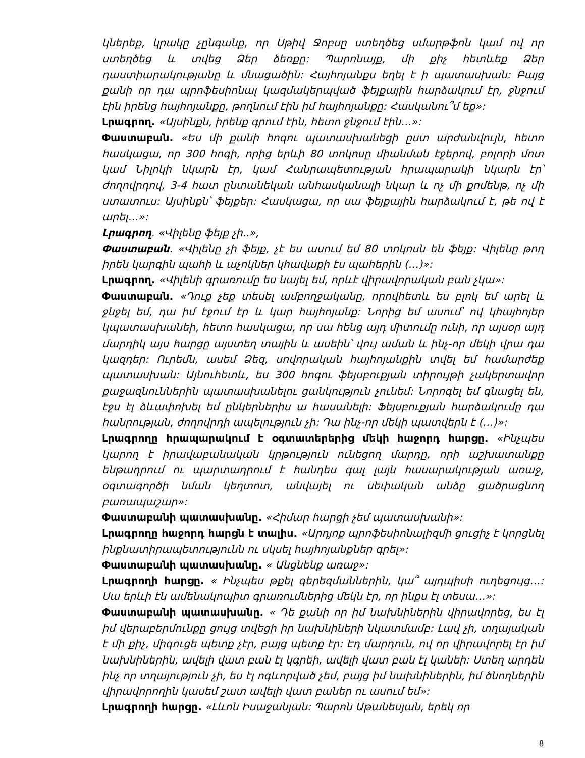կներեք, կրակը չընգանք, որ Սթիվ Ջոբսը ստեղծեց սմարթֆոն կամ ով որ ստեղծեց և տվեց Ձեր ձեռքը: Պարոնայք, մի քիչ հետևեք Ձեր դաստիարակությանը և մնացածին: Հայհոյանքս եղել է ի պատասխան: Բայց քանի որ դա պրոֆեսիոնալ կազմակերպված ֆեյքային հարձակում էր, ջնջում էին իրենց հայհոյանքը, թողնում էին իմ հայհոյանքը: Հասկանու՞մ եք»:
Լրագրող. «Այսինքն, իրենք գրում էին, հետո ջնջում էին…»:
Փաստաբան. «Ես մի քանի հոգու պատասխանեցի ըստ արժանվույն, հետո հասկացա, որ 300 հոգի, որից երևի 80 տոկոսը միանման էջերով, բոլորի մոտ կամ Նիլոկի նկարն էր, կամ Հանրապետության հրապարակի նկարն էր՝ ժողովրդով, 3-4 հատ ընտանեկան անհասկանալի նկար և ոչ մի քոմենթ, ոչ մի ստատուս: Այսինքն՝ ֆեյքեր: Հասկացա, որ սա ֆեյքային հարձակում է, թե ով է արել…»:
Լրագրող. «Վիլենը ֆեյք չի..»,
Փաստաբան. «Վիլենը չի ֆեյք, չէ ես ասում եմ 80 տոկոսն են ֆեյք: Վիլենը թող իրեն կարգին պահի և աչոկներ կհավաքի էս պահերին (…)»:
Լրագրող. «Վիլենի գրառումը ես նայել եմ, որևէ վիրավորական բան չկա»:
Փաստաբան. «Դուք չեք տեսել ամբողջականը, որովհետև ես բլոկ եմ արել և ջնջել եմ, դա իմ էջում էր և կար հայհոյանք: Նորից եմ ասում՝ ով կհայհոյեր կպատասխանեի, հետո հասկացա, որ սա հենց այդ միտումը ունի, որ այսօր այդ մարդիկ այս հարցը այստեղ տային և ասեին՝ վույ աման և ինչ-որ մեկի վրա դա կազդեր: Ուրեմն, ասեմ Ձեզ, սովորական հայհոյանքին տվել եմ համարժեք պատասխան: Այնուհետև, ես 300 հոգու ֆեյսբուքյան տիրույթի չակերտավոր քաջազնուններին պատասխանելու ցանկություն չունեմ: Նորոգել եմ գնացել են, էջս էլ ձևափոխել եմ ընկերներիս ա հասանելի: Ֆեյսբուքյան հարձակումը դա հանրության, ժողովրդի ապելություն չի: Դա ինչ-որ մեկի պատվերն է (…)»:
Լրագրողը հրապարակում է օգտատերերից մեկի հաջորդ հարցը. «Ինչպես կարող է իրավաբանական կրթություն ունեցող մարդը, որի աշխատանքը ենթադրում ու պարտադրում է հանդես գալ լայն հասարակության առաջ, օգտագործի նման կեղտոտ, անվայել ու սեփական անձը ցածրացնող բառապաշար»:
Փաստաբանի պատասխանը. «Հիմար հարցի չեմ պատասխանի»:
Լրագրողը հաջորդ հարցն է տալիս. «Արդյոք պրոֆեսիոնալիզմի ցուցիչ է կորցնել ինքնատիրապետությունն ու սկսել հայհոյանքներ գրել»:
Փաստաբանի պատասխանը. « Անցնենք առաջ»:
Լրագրողի հարցը. « Ինչպես թքել գերեզմաններին, կա՞ այդպիսի ուղեցույց…: Սա երևի էն ամենակոպիտ գրառումներից մեկն էր, որ ինքս էլ տեսա…»:
Փաստաբանի պատասխանը. « Դե քանի որ իմ նախնիներին վիրավորեց, ես էլ իմ վերաբերմունքը ցույց տվեցի իր նախնիների նկատմամբ: Լավ չի, տղայական է մի քիչ, միգուցե պետք չէր, բայց պետք էր: Էդ մարդուն, ով որ վիրավորել էր իմ նախնիներին, ավելի վատ բան էլ կգրեի, ավելի վատ բան էլ կանեի: Ստեղ արդեն ինչ որ տղայություն չի, ես էլ ոգևորված չեմ, բայց իմ նախնիներին, իմ ծնողներին վիրավորողին կասեմ շատ ավելի վատ բաներ ու ասում եմ»:
Լրագրողի հարցը. «Լևոն Իսաջանյան: Պարոն Աթանեսյան, երեկ որ
8